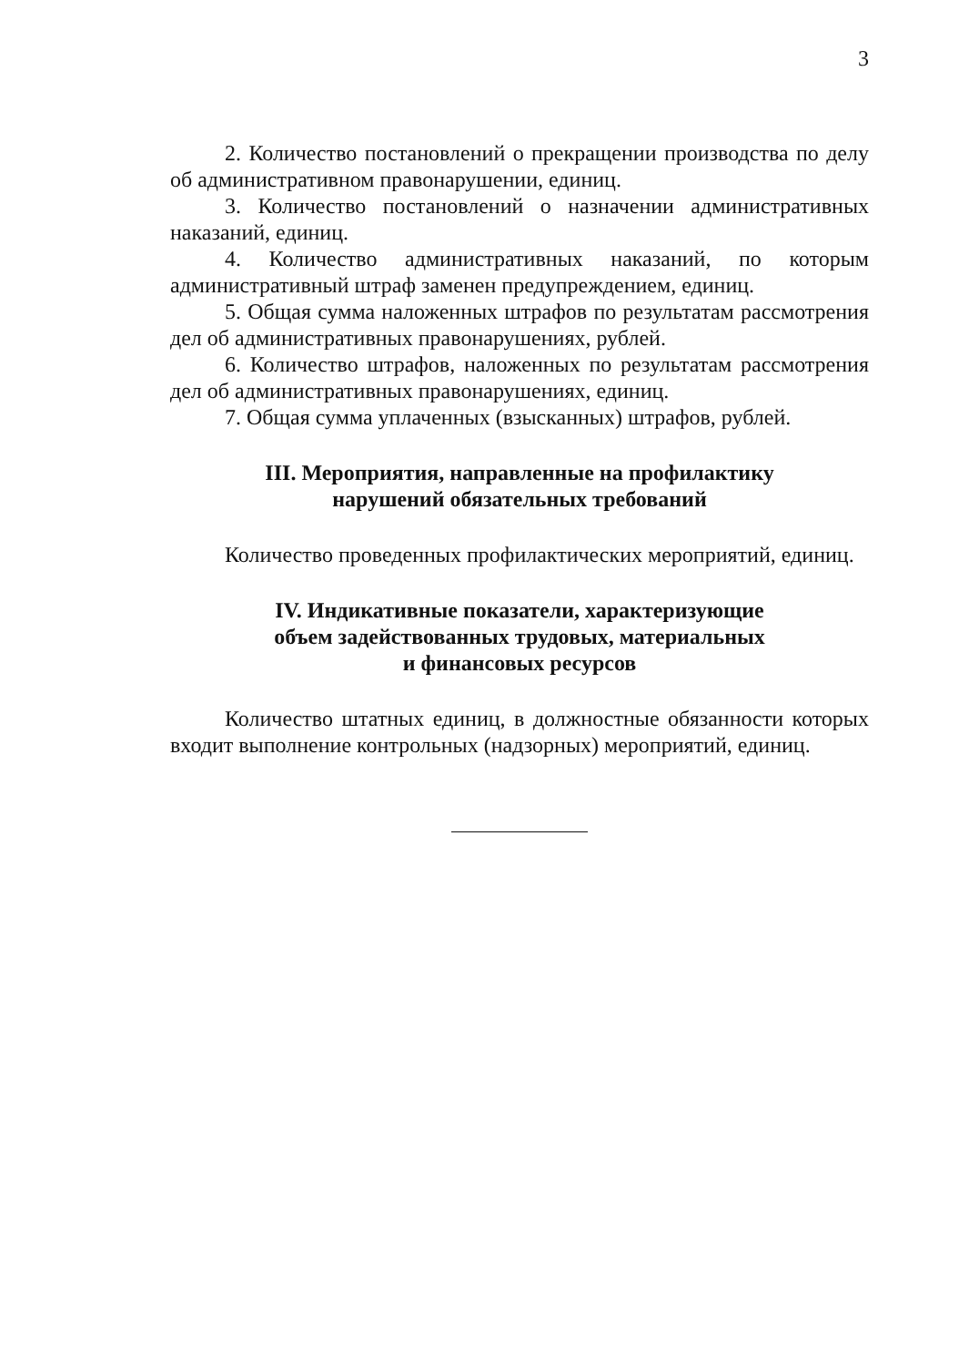3
2. Количество постановлений о прекращении производства по делу об административном правонарушении, единиц.
3. Количество постановлений о назначении административных наказаний, единиц.
4. Количество административных наказаний, по которым административный штраф заменен предупреждением, единиц.
5. Общая сумма наложенных штрафов по результатам рассмотрения дел об административных правонарушениях, рублей.
6. Количество штрафов, наложенных по результатам рассмотрения дел об административных правонарушениях, единиц.
7. Общая сумма уплаченных (взысканных) штрафов, рублей.
III. Мероприятия, направленные на профилактику
нарушений обязательных требований
Количество проведенных профилактических мероприятий, единиц.
IV. Индикативные показатели, характеризующие
объем задействованных трудовых, материальных
и финансовых ресурсов
Количество штатных единиц, в должностные обязанности которых входит выполнение контрольных (надзорных) мероприятий, единиц.